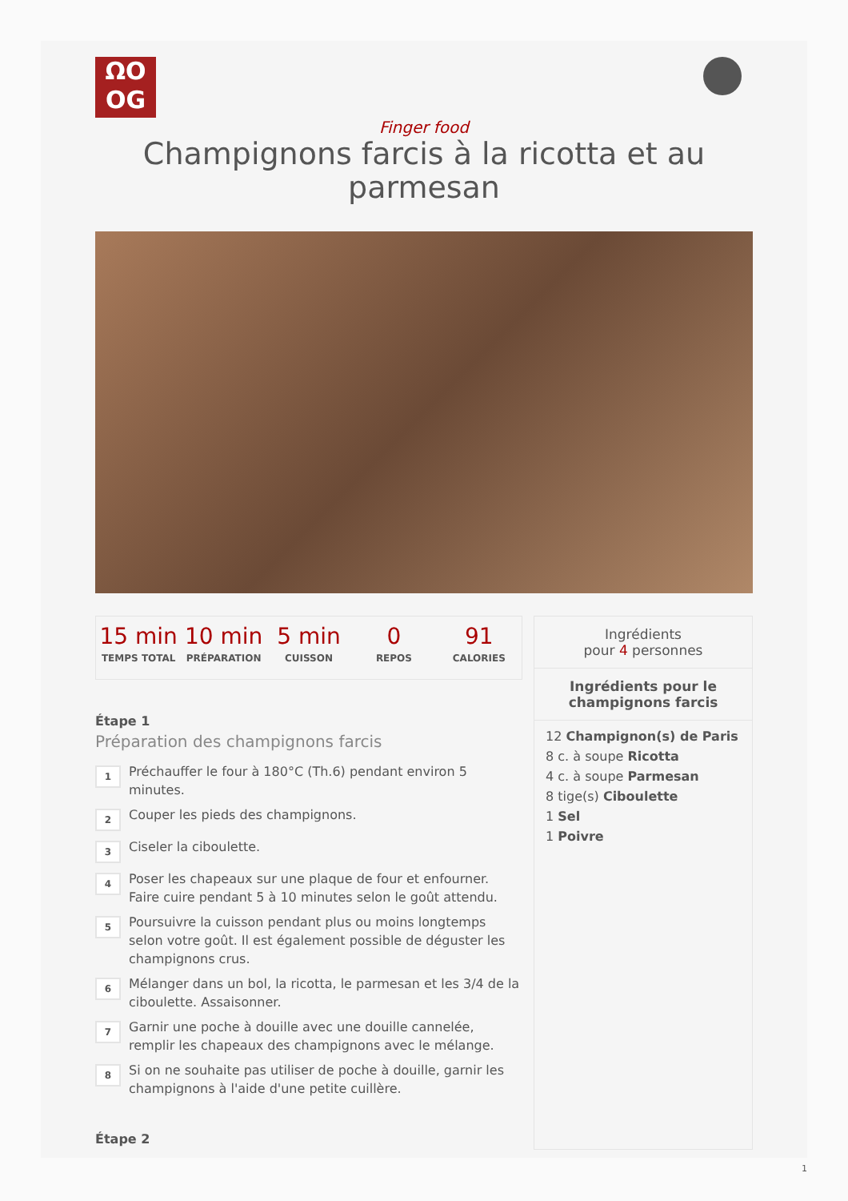ΩO
OG
Finger food
Champignons farcis à la ricotta et au parmesan
15 min
TEMPS TOTAL
10 min
PRÉPARATION
5 min
CUISSON
0
REPOS
91
CALORIES
Étape 1
Préparation des champignons farcis
1
Préchauffer le four à 180°C (Th.6) pendant environ 5 minutes.
2
Couper les pieds des champignons.
3
Ciseler la ciboulette.
4
Poser les chapeaux sur une plaque de four et enfourner. Faire cuire pendant 5 à 10 minutes selon le goût attendu.
5
Poursuivre la cuisson pendant plus ou moins longtemps selon votre goût. Il est également possible de déguster les champignons crus.
6
Mélanger dans un bol, la ricotta, le parmesan et les 3/4 de la ciboulette. Assaisonner.
7
Garnir une poche à douille avec une douille cannelée, remplir les chapeaux des champignons avec le mélange.
8
Si on ne souhaite pas utiliser de poche à douille, garnir les champignons à l'aide d'une petite cuillère.
Étape 2
Ingrédients
pour 4 personnes
Ingrédients pour le champignons farcis
12 Champignon(s) de Paris
8 c. à soupe Ricotta
4 c. à soupe Parmesan
8 tige(s) Ciboulette
1 Sel
1 Poivre
1